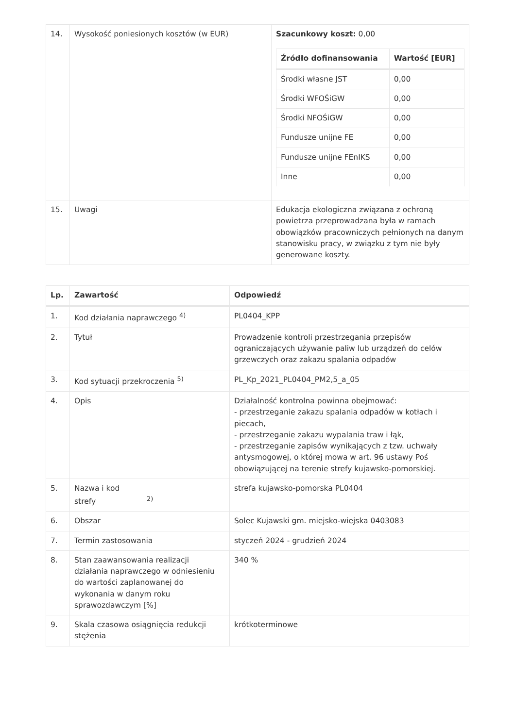| 14. | Wysokość poniesionych kosztów (w EUR) | Szacunkowy koszt: 0,00 / Źródło dofinansowania / Wartość [EUR] / / --- / --- / / Środki własne JST / 0,00 / / Środki WFOŚiGW / 0,00 / / Środki NFOŚiGW / 0,00 / / Fundusze unijne FE / 0,00 / / Fundusze unijne FEnIKS / 0,00 / / Inne / 0,00 / |
| 15. | Uwagi | Edukacja ekologiczna związana z ochroną powietrza przeprowadzana była w ramach obowiązków pracowniczych pełnionych na danym stanowisku pracy, w związku z tym nie były generowane koszty. |
| Lp. | Zawartość | Odpowiedź |
| --- | --- | --- |
| 1. | Kod działania naprawczego <sup>4)</sup> | PL0404_KPP |
| 2. | Tytuł | Prowadzenie kontroli przestrzegania przepisów ograniczających używanie paliw lub urządzeń do celów grzewczych oraz zakazu spalania odpadów |
| 3. | Kod sytuacji przekroczenia <sup>5)</sup> | PL_Kp_2021_PL0404_PM2,5_a_05 |
| 4. | Opis | Działalność kontrolna powinna obejmować: - przestrzeganie zakazu spalania odpadów w kotłach i piecach, - przestrzeganie zakazu wypalania traw i łąk, - przestrzeganie zapisów wynikających z tzw. uchwały antysmogowej, o której mowa w art. 96 ustawy Poś obowiązującej na terenie strefy kujawsko-pomorskiej. |
| 5. | Nazwa i kod strefy <sup>2)</sup> | strefa kujawsko-pomorska PL0404 |
| 6. | Obszar | Solec Kujawski gm. miejsko-wiejska 0403083 |
| 7. | Termin zastosowania | styczeń 2024 - grudzień 2024 |
| 8. | Stan zaawansowania realizacji działania naprawczego w odniesieniu do wartości zaplanowanej do wykonania w danym roku sprawozdawczym [%] | 340 % |
| 9. | Skala czasowa osiągnięcia redukcji stężenia | krótkoterminowe |